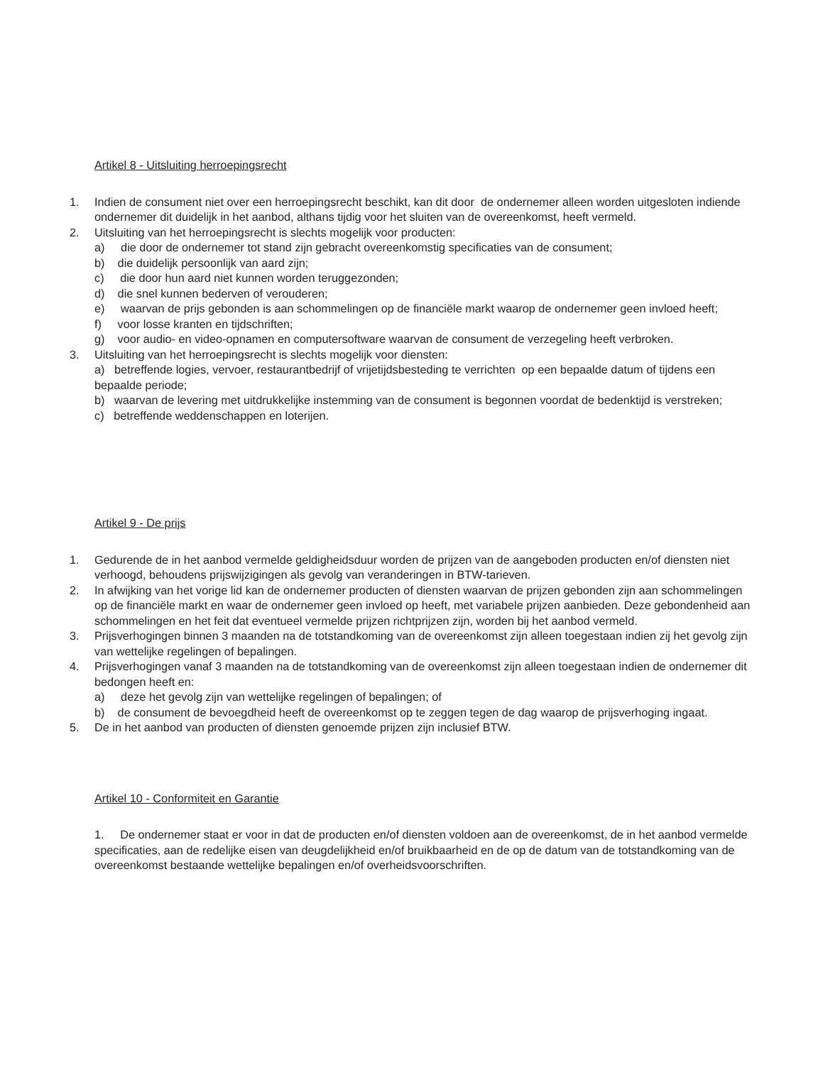Artikel 8 - Uitsluiting herroepingsrecht
1. Indien de consument niet over een herroepingsrecht beschikt, kan dit door de ondernemer alleen worden uitgesloten indiende ondernemer dit duidelijk in het aanbod, althans tijdig voor het sluiten van de overeenkomst, heeft vermeld.
2. Uitsluiting van het herroepingsrecht is slechts mogelijk voor producten:
a) die door de ondernemer tot stand zijn gebracht overeenkomstig specificaties van de consument;
b) die duidelijk persoonlijk van aard zijn;
c) die door hun aard niet kunnen worden teruggezonden;
d) die snel kunnen bederven of verouderen;
e) waarvan de prijs gebonden is aan schommelingen op de financiële markt waarop de ondernemer geen invloed heeft;
f) voor losse kranten en tijdschriften;
g) voor audio- en video-opnamen en computersoftware waarvan de consument de verzegeling heeft verbroken.
3. Uitsluiting van het herroepingsrecht is slechts mogelijk voor diensten:
a) betreffende logies, vervoer, restaurantbedrijf of vrijetijdsbesteding te verrichten op een bepaalde datum of tijdens een bepaalde periode;
b) waarvan de levering met uitdrukkelijke instemming van de consument is begonnen voordat de bedenktijd is verstreken;
c) betreffende weddenschappen en loterijen.
Artikel 9 - De prijs
1. Gedurende de in het aanbod vermelde geldigheidsduur worden de prijzen van de aangeboden producten en/of diensten niet verhoogd, behoudens prijswijzigingen als gevolg van veranderingen in BTW-tarieven.
2. In afwijking van het vorige lid kan de ondernemer producten of diensten waarvan de prijzen gebonden zijn aan schommelingen op de financiële markt en waar de ondernemer geen invloed op heeft, met variabele prijzen aanbieden. Deze gebondenheid aan schommelingen en het feit dat eventueel vermelde prijzen richtprijzen zijn, worden bij het aanbod vermeld.
3. Prijsverhogingen binnen 3 maanden na de totstandkoming van de overeenkomst zijn alleen toegestaan indien zij het gevolg zijn van wettelijke regelingen of bepalingen.
4. Prijsverhogingen vanaf 3 maanden na de totstandkoming van de overeenkomst zijn alleen toegestaan indien de ondernemer dit bedongen heeft en:
a) deze het gevolg zijn van wettelijke regelingen of bepalingen; of
b) de consument de bevoegdheid heeft de overeenkomst op te zeggen tegen de dag waarop de prijsverhoging ingaat.
5. De in het aanbod van producten of diensten genoemde prijzen zijn inclusief BTW.
Artikel 10 - Conformiteit en Garantie
1. De ondernemer staat er voor in dat de producten en/of diensten voldoen aan de overeenkomst, de in het aanbod vermelde specificaties, aan de redelijke eisen van deugdelijkheid en/of bruikbaarheid en de op de datum van de totstandkoming van de overeenkomst bestaande wettelijke bepalingen en/of overheidsvoorschriften.